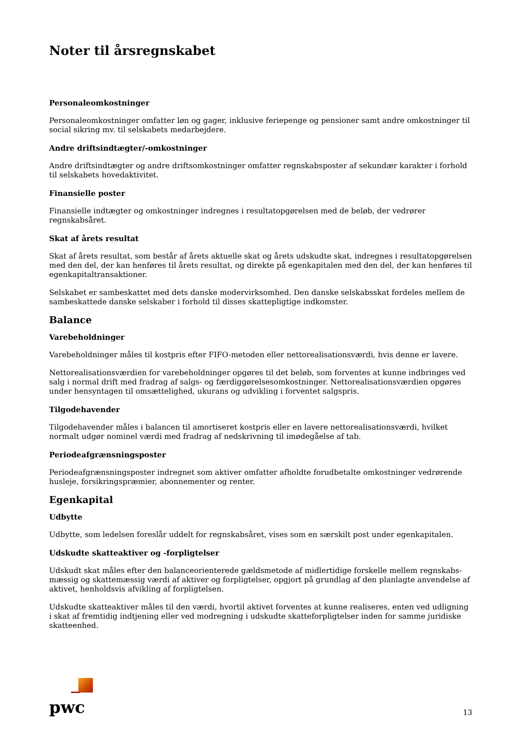Noter til årsregnskabet
Personaleomkostninger
Personaleomkostninger omfatter løn og gager, inklusive feriepenge og pensioner samt andre omkostninger til social sikring mv. til selskabets medarbejdere.
Andre driftsindtægter/-omkostninger
Andre driftsindtægter og andre driftsomkostninger omfatter regnskabsposter af sekundær karakter i forhold til selskabets hovedaktivitet.
Finansielle poster
Finansielle indtægter og omkostninger indregnes i resultatopgørelsen med de beløb, der vedrører regnskabsåret.
Skat af årets resultat
Skat af årets resultat, som består af årets aktuelle skat og årets udskudte skat, indregnes i resultatopgørelsen med den del, der kan henføres til årets resultat, og direkte på egenkapitalen med den del, der kan henføres til egenkapitaltransaktioner.
Selskabet er sambeskattet med dets danske modervirksomhed. Den danske selskabsskat fordeles mellem de sambeskattede danske selskaber i forhold til disses skattepligtige indkomster.
Balance
Varebeholdninger
Varebeholdninger måles til kostpris efter FIFO-metoden eller nettorealisationsværdi, hvis denne er lavere.
Nettorealisationsværdien for varebeholdninger opgøres til det beløb, som forventes at kunne indbringes ved salg i normal drift med fradrag af salgs- og færdiggørelsesomkostninger. Nettorealisationsværdien opgøres under hensyntagen til omsættelighed, ukurans og udvikling i forventet salgspris.
Tilgodehavender
Tilgodehavender måles i balancen til amortiseret kostpris eller en lavere nettorealisationsværdi, hvilket normalt udgør nominel værdi med fradrag af nedskrivning til imødegåelse af tab.
Periodeafgrænsningsposter
Periodeafgrænsningsposter indregnet som aktiver omfatter afholdte forudbetalte omkostninger vedrørende husleje, forsikringspræmier, abonnementer og renter.
Egenkapital
Udbytte
Udbytte, som ledelsen foreslår uddelt for regnskabsåret, vises som en særskilt post under egenkapitalen.
Udskudte skatteaktiver og -forpligtelser
Udskudt skat måles efter den balanceorienterede gældsmetode af midlertidige forskelle mellem regnskabs-mæssig og skattemæssig værdi af aktiver og forpligtelser, opgjort på grundlag af den planlagte anvendelse af aktivet, henholdsvis afvikling af forpligtelsen.
Udskudte skatteaktiver måles til den værdi, hvortil aktivet forventes at kunne realiseres, enten ved udligning i skat af fremtidig indtjening eller ved modregning i udskudte skatteforpligtelser inden for samme juridiske skatteenhed.
pwc
13